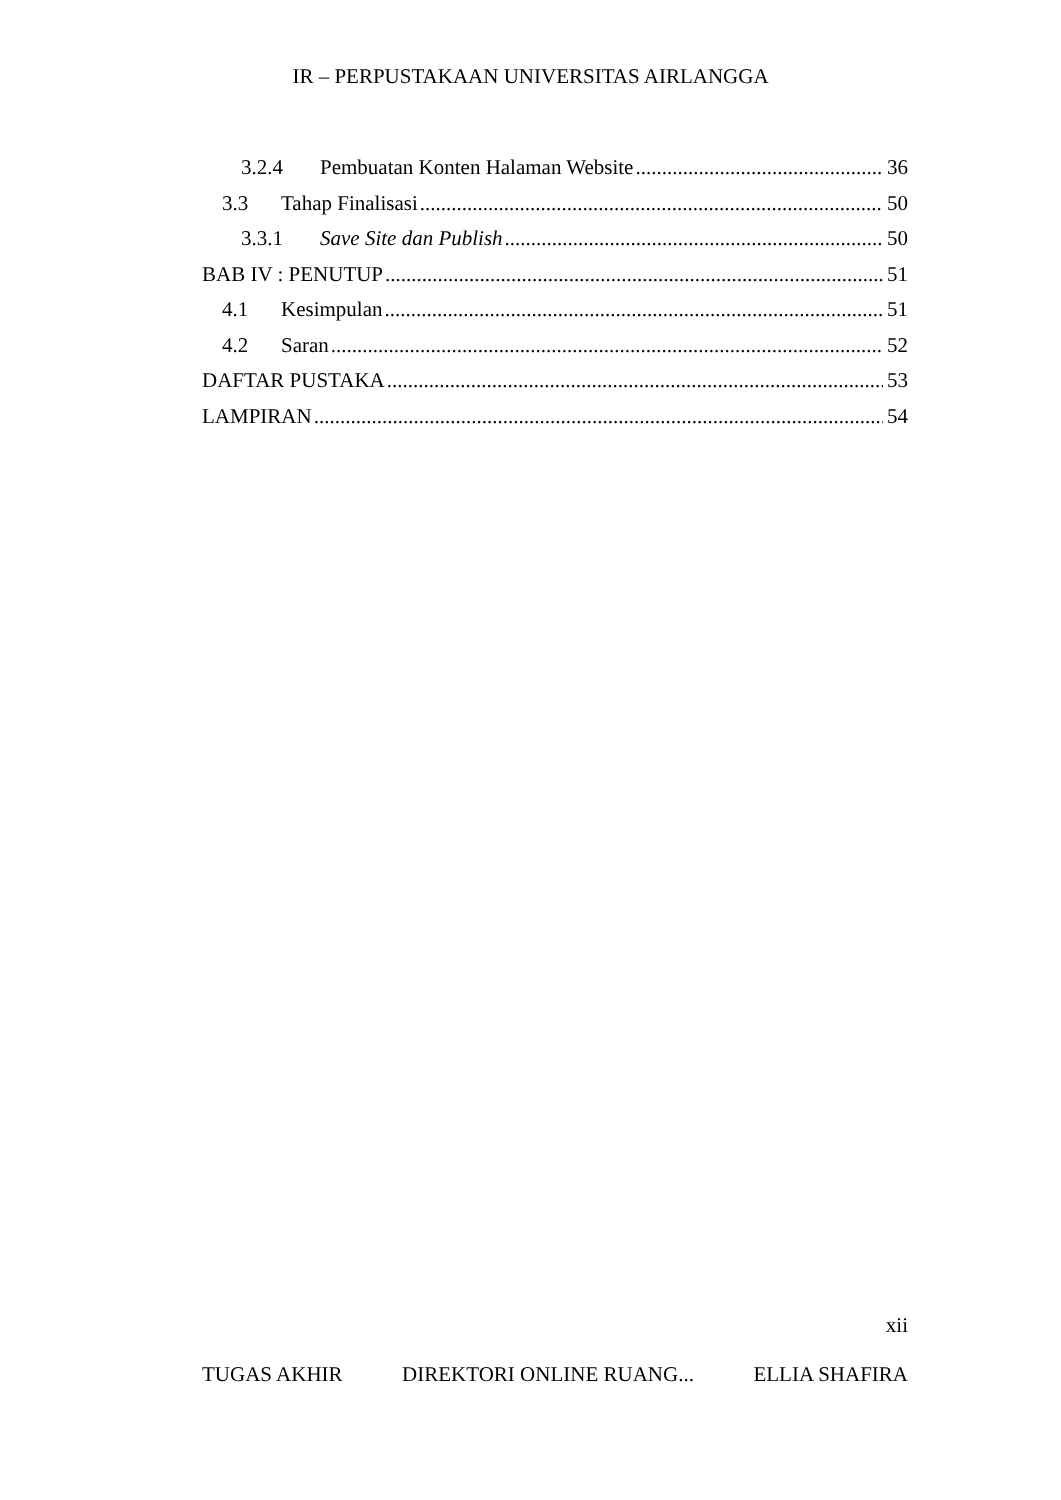IR – PERPUSTAKAAN UNIVERSITAS AIRLANGGA
3.2.4 Pembuatan Konten Halaman Website 36
3.3 Tahap Finalisasi 50
3.3.1 Save Site dan Publish 50
BAB IV : PENUTUP 51
4.1 Kesimpulan 51
4.2 Saran 52
DAFTAR PUSTAKA 53
LAMPIRAN 54
xii
TUGAS AKHIR DIREKTORI ONLINE RUANG... ELLIA SHAFIRA